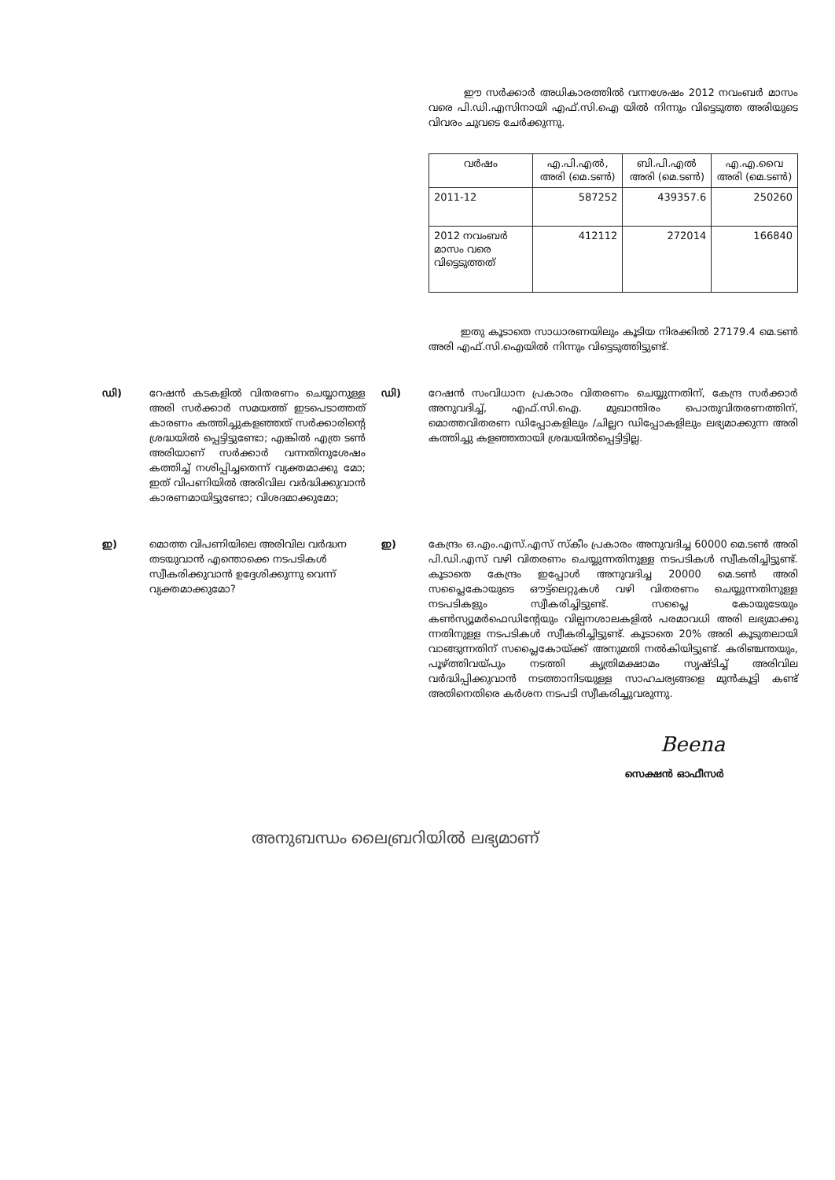ഈ സർക്കാർ അധികാരത്തിൽ വന്നശേഷം 2012 നവംബർ മാസം വരെ പി.ഡി.എസിനായി എഫ്.സി.ഐ യിൽ നിന്നും വിട്ടെടുത്ത അരിയുടെ വിവരം ചുവടെ ചേർക്കുന്നു.
| വർഷം | എ.പി.എൽ, അരി (മെ.ടൺ) | ബി.പി.എൽ അരി (മെ.ടൺ) | എ.എ.വൈ അരി (മെ.ടൺ) |
| --- | --- | --- | --- |
| 2011-12 | 587252 | 439357.6 | 250260 |
| 2012 നവംബർ മാസം വരെ വിട്ടെടുത്തത് | 412112 | 272014 | 166840 |
ഇതു കൂടാതെ സാധാരണയിലും കൂടിയ നിരക്കിൽ 27179.4 മെ.ടൺ അരി എഫ്.സി.ഐയിൽ നിന്നും വിട്ടെടുത്തിട്ടുണ്ട്.
ഡി) റേഷൻ കടകളിൽ വിതരണം ചെയ്യാനുള്ള അരി സർക്കാർ സമയത്ത് ഇടപെടാത്തത് കാരണം കത്തിച്ചുകളഞ്ഞത് സർക്കാരിന്റെ ശ്രദ്ധയിൽ പ്പെട്ടിട്ടുണ്ടോ; എങ്കിൽ എത്ര ടൺ അരിയാണ് സർക്കാർ വന്നതിനുശേഷം കത്തിച്ച് നശിപ്പിച്ചതെന്ന് വ്യക്തമാക്കു മോ; ഇത് വിപണിയിൽ അരിവില വർദ്ധിക്കുവാൻ കാരണമായിട്ടുണ്ടോ; വിശദമാക്കുമോ;
ഡി) റേഷൻ സംവിധാന പ്രകാരം വിതരണം ചെയ്യുന്നതിന്, കേന്ദ്ര സർക്കാർ അനുവദിച്ച്, എഫ്.സി.ഐ. മുഖാന്തിരം പൊതുവിതരണത്തിന്, മൊത്തവിതരണ ഡിപ്പോകളിലും /ചില്ലറ ഡിപ്പോകളിലും ലഭ്യമാക്കുന്ന അരി കത്തിച്ചു കളഞ്ഞതായി ശ്രദ്ധയിൽപ്പെട്ടിട്ടില്ല.
ഇ) മൊത്ത വിപണിയിലെ അരിവില വർദ്ധന തടയുവാൻ എന്തൊക്കെ നടപടികൾ സ്വീകരിക്കുവാൻ ഉദ്ദേശിക്കുന്നു വെന്ന് വ്യക്തമാക്കുമോ?
ഇ) കേന്ദ്രം ഒ.എം.എസ്.എസ് സ്കീം പ്രകാരം അനുവദിച്ച 60000 മെ.ടൺ അരി പി.ഡി.എസ് വഴി വിതരണം ചെയ്യുന്നതിനുള്ള നടപടികൾ സ്വീകരിച്ചിട്ടുണ്ട്. കൂടാതെ കേന്ദ്രം ഇപ്പോൾ അനുവദിച്ച 20000 മെ.ടൺ അരി സപ്ലൈകോയുടെ ഔട്ട്ലെറ്റുകൾ വഴി വിതരണം ചെയ്യുന്നതിനുള്ള നടപടികളും സ്വീകരിച്ചിട്ടുണ്ട്. സപ്ലൈ കോയുടേയും കൺസ്യൂമർഫെഡിന്റേയും വില്പനശാലകളിൽ പരമാവധി അരി ലഭ്യമാക്കു ന്നതിനുള്ള നടപടികൾ സ്വീകരിച്ചിട്ടുണ്ട്. കൂടാതെ 20% അരി കൂടുതലായി വാങ്ങുന്നതിന് സപ്ലൈകോയ്ക്ക് അനുമതി നൽകിയിട്ടുണ്ട്. കരിഞ്ചന്തയും, പൂഴ്ത്തിവയ്പും നടത്തി കൃത്രിമക്ഷാമം സൃഷ്ടിച്ച് അരിവില വർദ്ധിപ്പിക്കുവാൻ നടത്താനിടയുള്ള സാഹചര്യങ്ങളെ മുൻകൂട്ടി കണ്ട് അതിനെതിരെ കർശന നടപടി സ്വീകരിച്ചുവരുന്നു.
Beena
സെക്ഷൻ ഓഫീസർ
അനുബന്ധം ലൈബ്രറിയിൽ ലഭ്യമാണ്